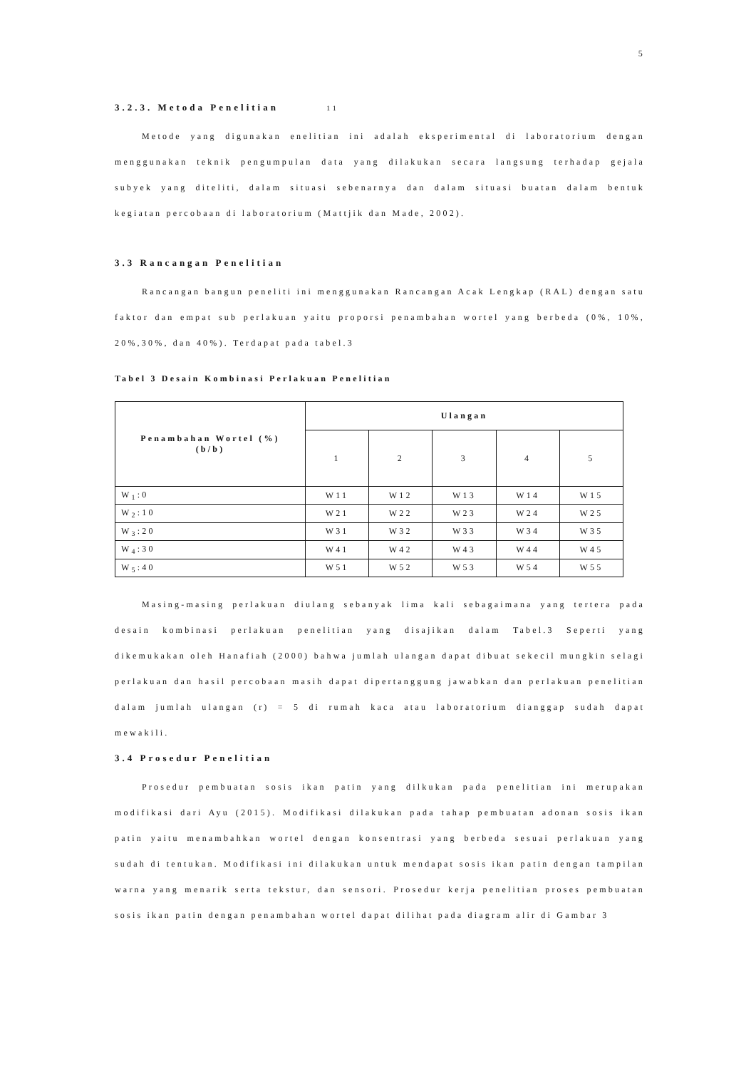5
3.2.3. Metoda Penelitian 11
Metode yang digunakan enelitian ini adalah eksperimental di laboratorium dengan menggunakan teknik pengumpulan data yang dilakukan secara langsung terhadap gejala subyek yang diteliti, dalam situasi sebenarnya dan dalam situasi buatan dalam bentuk kegiatan percobaan di laboratorium (Mattjik dan Made, 2002).
3.3 Rancangan Penelitian
Rancangan bangun peneliti ini menggunakan Rancangan Acak Lengkap (RAL) dengan satu faktor dan empat sub perlakuan yaitu proporsi penambahan wortel yang berbeda (0%, 10%, 20%,30%, dan 40%). Terdapat pada tabel.3
Tabel 3 Desain Kombinasi Perlakuan Penelitian
| Penambahan Wortel (%) (b/b) | Ulangan | | | | |
| --- | --- | --- | --- | --- | --- |
| | 1 | 2 | 3 | 4 | 5 |
| W<sub>1</sub>:0 | W11 | W12 | W13 | W14 | W15 |
| W<sub>2</sub>:10 | W21 | W22 | W23 | W24 | W25 |
| W<sub>3</sub>:20 | W31 | W32 | W33 | W34 | W35 |
| W<sub>4</sub>:30 | W41 | W42 | W43 | W44 | W45 |
| W<sub>5</sub>:40 | W51 | W52 | W53 | W54 | W55 |
Masing-masing perlakuan diulang sebanyak lima kali sebagaimana yang tertera pada desain kombinasi perlakuan penelitian yang disajikan dalam Tabel.3 Seperti yang dikemukakan oleh Hanafiah (2000) bahwa jumlah ulangan dapat dibuat sekecil mungkin selagi perlakuan dan hasil percobaan masih dapat dipertanggung jawabkan dan perlakuan penelitian dalam jumlah ulangan (r) = 5 di rumah kaca atau laboratorium dianggap sudah dapat mewakili.
3.4 Prosedur Penelitian
Prosedur pembuatan sosis ikan patin yang dilkukan pada penelitian ini merupakan modifikasi dari Ayu (2015). Modifikasi dilakukan pada tahap pembuatan adonan sosis ikan patin yaitu menambahkan wortel dengan konsentrasi yang berbeda sesuai perlakuan yang sudah di tentukan. Modifikasi ini dilakukan untuk mendapat sosis ikan patin dengan tampilan warna yang menarik serta tekstur, dan sensori. Prosedur kerja penelitian proses pembuatan sosis ikan patin dengan penambahan wortel dapat dilihat pada diagram alir di Gambar 3